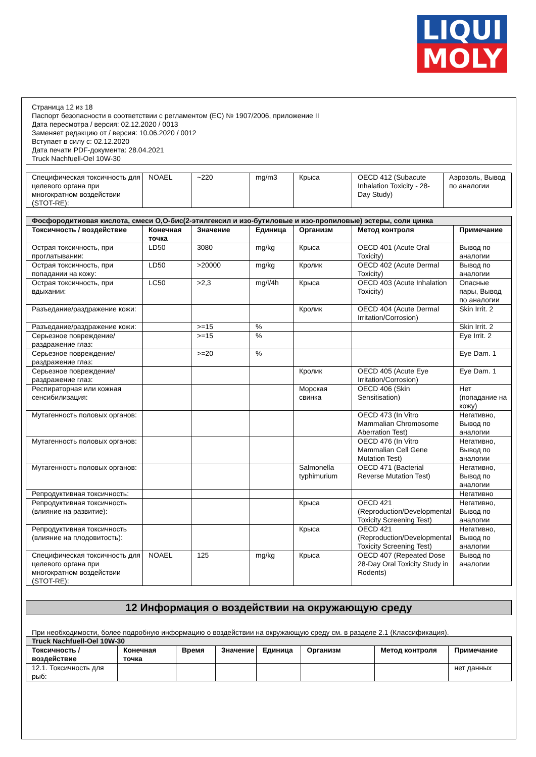LIQUI
MOLY
Страница 12 из 18
Паспорт безопасности в соответствии с регламентом (ЕС) № 1907/2006, приложение II
Дата пересмотра / версия: 02.12.2020 / 0013
Заменяет редакцию от / версия: 10.06.2020 / 0012
Вступает в силу с: 02.12.2020
Дата печати PDF-документа: 28.04.2021
Truck Nachfuell-Oel 10W-30
| Специфическая токсичность для целевого органа при многократном воздействии (STOT-RE): | NOAEL | ~220 | mg/m3 | Крыса | OECD 412 (Subacute Inhalation Toxicity - 28-Day Study) | Аэрозоль, Вывод по аналогии |
| Фосфородитиовая кислота, смеси O,O-бис(2-этилгексил и изо-бутиловые и изо-пропиловые) эстеры, соли цинка | | | | | | |
| Токсичность / воздействие | Конечная точка | Значение | Единица | Организм | Метод контроля | Примечание |
| Острая токсичность, при проглатывании: | LD50 | 3080 | mg/kg | Крыса | OECD 401 (Acute Oral Toxicity) | Вывод по аналогии |
| Острая токсичность, при попадании на кожу: | LD50 | >20000 | mg/kg | Кролик | OECD 402 (Acute Dermal Toxicity) | Вывод по аналогии |
| Острая токсичность, при вдыхании: | LC50 | >2,3 | mg/l/4h | Крыса | OECD 403 (Acute Inhalation Toxicity) | Опасные пары, Вывод по аналогии |
| Разъедание/раздражение кожи: | | | | Кролик | OECD 404 (Acute Dermal Irritation/Corrosion) | Skin Irrit. 2 |
| Разъедание/раздражение кожи: | | >=15 | % | | | Skin Irrit. 2 |
| Серьезное повреждение/раздражение глаз: | | >=15 | % | | | Eye Irrit. 2 |
| Серьезное повреждение/раздражение глаз: | | >=20 | % | | | Eye Dam. 1 |
| Серьезное повреждение/раздражение глаз: | | | | Кролик | OECD 405 (Acute Eye Irritation/Corrosion) | Eye Dam. 1 |
| Респираторная или кожная сенсибилизация: | | | | Морская свинка | OECD 406 (Skin Sensitisation) | Нет (попадание на кожу) |
| Мутагенность половых органов: | | | | | OECD 473 (In Vitro Mammalian Chromosome Aberration Test) | Негативно, Вывод по аналогии |
| Мутагенность половых органов: | | | | | OECD 476 (In Vitro Mammalian Cell Gene Mutation Test) | Негативно, Вывод по аналогии |
| Мутагенность половых органов: | | | | Salmonella typhimurium | OECD 471 (Bacterial Reverse Mutation Test) | Негативно, Вывод по аналогии |
| Репродуктивная токсичность: | | | | | | Негативно |
| Репродуктивная токсичность (влияние на развитие): | | | | Крыса | OECD 421 (Reproduction/Developmental Toxicity Screening Test) | Негативно, Вывод по аналогии |
| Репродуктивная токсичность (влияние на плодовитость): | | | | Крыса | OECD 421 (Reproduction/Developmental Toxicity Screening Test) | Негативно, Вывод по аналогии |
| Специфическая токсичность для целевого органа при многократном воздействии (STOT-RE): | NOAEL | 125 | mg/kg | Крыса | OECD 407 (Repeated Dose 28-Day Oral Toxicity Study in Rodents) | Вывод по аналогии |
12 Информация о воздействии на окружающую среду
При необходимости, более подробную информацию о воздействии на окружающую среду см. в разделе 2.1 (Классификация).
| Truck Nachfuell-Oel 10W-30 | | | | | | | |
| Токсичность / воздействие | Конечная точка | Время | Значение | Единица | Организм | Метод контроля | Примечание |
| 12.1. Токсичность для рыб: | | | | | | | нет данных |